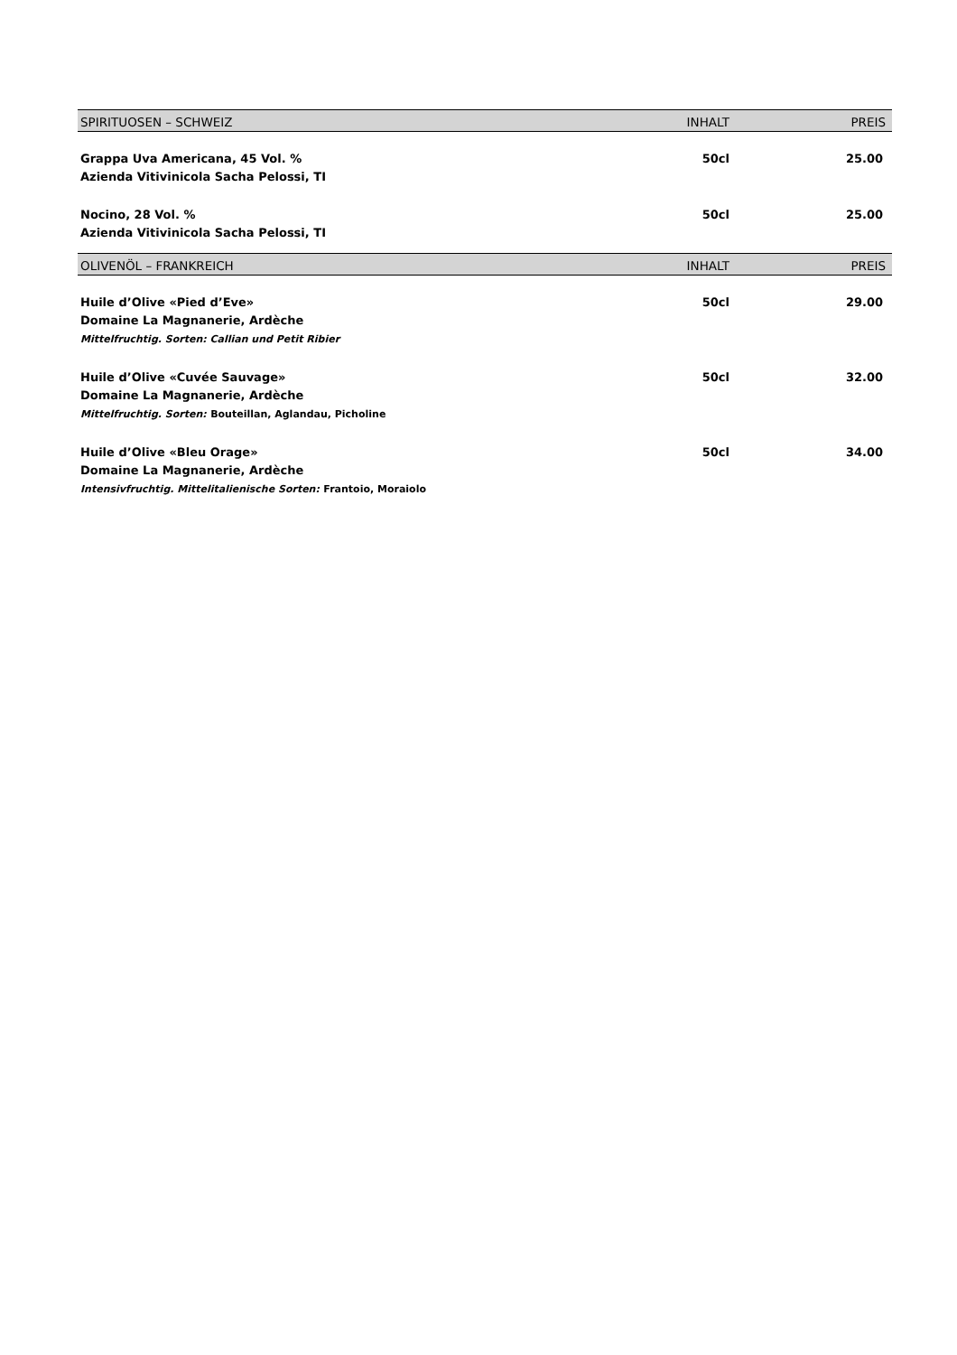| SPIRITUOSEN – SCHWEIZ | INHALT | PREIS |
| --- | --- | --- |
| Grappa Uva Americana, 45 Vol. % Azienda Vitivinicola Sacha Pelossi, TI | 50cl | 25.00 |
| Nocino, 28 Vol. % Azienda Vitivinicola Sacha Pelossi, TI | 50cl | 25.00 |
| OLIVENÖL – FRANKREICH | INHALT | PREIS |
| Huile d’Olive «Pied d’Eve» Domaine La Magnanerie, Ardèche Mittelfruchtig. Sorten: Callian und Petit Ribier | 50cl | 29.00 |
| Huile d’Olive «Cuvée Sauvage» Domaine La Magnanerie, Ardèche Mittelfruchtig. Sorten: Bouteillan, Aglandau, Picholine | 50cl | 32.00 |
| Huile d’Olive «Bleu Orage» Domaine La Magnanerie, Ardèche Intensivfruchtig. Mittelitalienische Sorten: Frantoio, Moraiolo | 50cl | 34.00 |